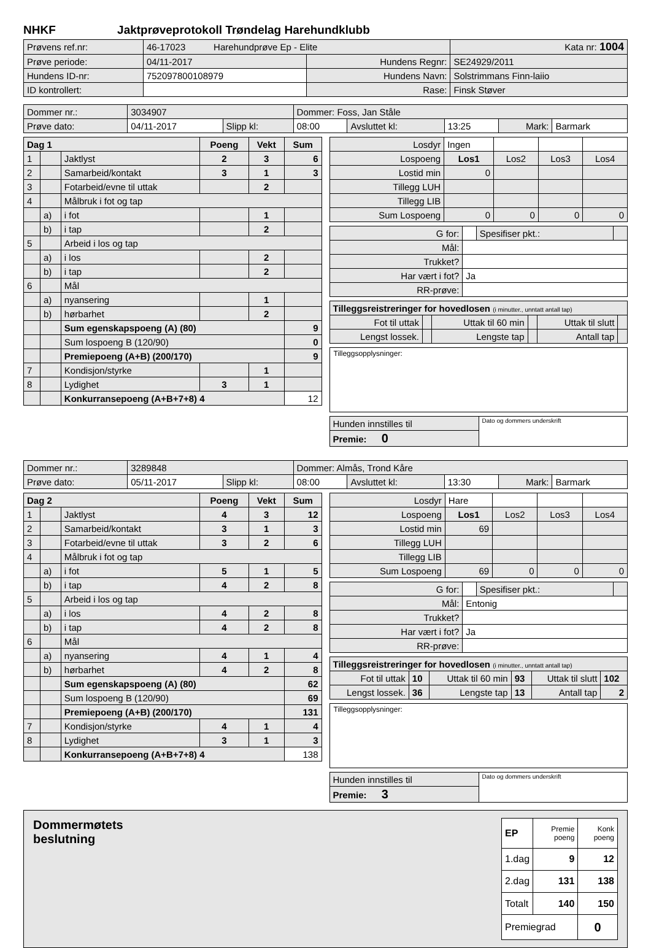NHKF Jaktprøveprotokoll Trøndelag Harehundklubb
| Prøvens ref.nr: | 46-17023 Harehundprøve Ep - Elite | | Kata nr: 1004 |
| Prøve periode: | 04/11-2017 | Hundens Regnr: | SE24929/2011 |
| Hundens ID-nr: | 752097800108979 | Hundens Navn: | Solstrimmans Finn-laiio |
| ID kontrollert: | | Rase: | Finsk Støver |
| Dommer nr.: | 3034907 | | Dommer: Foss, Jan Ståle | | | | |
| Prøve dato: | 04/11-2017 | Slipp kl: | 08:00 | Avsluttet kl: | 13:25 | Mark: | Barmark |
| Dag 1 | | | Poeng | Vekt | Sum |
| --- | --- | --- | --- | --- | --- |
| 1 | | Jaktlyst | 2 | 3 | 6 |
| 2 | | Samarbeid/kontakt | 3 | 1 | 3 |
| 3 | | Fotarbeid/evne til uttak | | 2 | |
| 4 | | Målbruk i fot og tap | | | |
| | a) | i fot | | 1 | |
| | b) | i tap | | 2 | |
| 5 | | Arbeid i los og tap | | | |
| | a) | i los | | 2 | |
| | b) | i tap | | 2 | |
| 6 | | Mål | | | |
| | a) | nyansering | | 1 | |
| | b) | hørbarhet | | 2 | |
| | | Sum egenskapspoeng (A) (80) | | | 9 |
| | | Sum lospoeng B (120/90) | | | 0 |
| | | Premiepoeng (A+B) (200/170) | | | 9 |
| 7 | | Kondisjon/styrke | | 1 | |
| 8 | | Lydighet | 3 | 1 | |
| | | Konkurransepoeng (A+B+7+8) 4 | | | 12 |
| Losdyr | Ingen | | | |
| Lospoeng | Los1 | Los2 | Los3 | Los4 |
| Lostid min | 0 | | | |
| Tillegg LUH | | | | |
| Tillegg LIB | | | | |
| Sum Lospoeng | 0 | 0 | 0 | 0 |
| G for: | | Spesifiser pkt.: | |
| Mål: | | | |
| Trukket? | | | |
| Har vært i fot? | Ja | | |
| RR-prøve: | | | |
| Tilleggsreistreringer for hovedlosen (i minutter., unntatt antall tap) | | | | | |
| Fot til uttak | | Uttak til 60 min | | Uttak til slutt | |
| Lengst lossek. | | Lengste tap | | Antall tap | |
Tilleggsopplysninger:
| Hunden innstilles til | Dato og dommers underskrift |
| Premie: 0 | |
| Dommer nr.: | 3289848 | | Dommer: Almås, Trond Kåre | | | | |
| Prøve dato: | 05/11-2017 | Slipp kl: | 08:00 | Avsluttet kl: | 13:30 | Mark: | Barmark |
| Dag 2 | | | Poeng | Vekt | Sum |
| --- | --- | --- | --- | --- | --- |
| 1 | | Jaktlyst | 4 | 3 | 12 |
| 2 | | Samarbeid/kontakt | 3 | 1 | 3 |
| 3 | | Fotarbeid/evne til uttak | 3 | 2 | 6 |
| 4 | | Målbruk i fot og tap | | | |
| | a) | i fot | 5 | 1 | 5 |
| | b) | i tap | 4 | 2 | 8 |
| 5 | | Arbeid i los og tap | | | |
| | a) | i los | 4 | 2 | 8 |
| | b) | i tap | 4 | 2 | 8 |
| 6 | | Mål | | | |
| | a) | nyansering | 4 | 1 | 4 |
| | b) | hørbarhet | 4 | 2 | 8 |
| | | Sum egenskapspoeng (A) (80) | | | 62 |
| | | Sum lospoeng B (120/90) | | | 69 |
| | | Premiepoeng (A+B) (200/170) | | | 131 |
| 7 | | Kondisjon/styrke | 4 | 1 | 4 |
| 8 | | Lydighet | 3 | 1 | 3 |
| | | Konkurransepoeng (A+B+7+8) 4 | | | 138 |
| Losdyr | Hare | | | |
| Lospoeng | Los1 | Los2 | Los3 | Los4 |
| Lostid min | 69 | | | |
| Tillegg LUH | | | | |
| Tillegg LIB | | | | |
| Sum Lospoeng | 69 | 0 | 0 | 0 |
| G for: | | Spesifiser pkt.: | |
| Mål: | Entonig | | |
| Trukket? | | | |
| Har vært i fot? | Ja | | |
| RR-prøve: | | | |
| Tilleggsreistreringer for hovedlosen (i minutter., unntatt antall tap) | | | | | |
| Fot til uttak | 10 | Uttak til 60 min | 93 | Uttak til slutt | 102 |
| Lengst lossek. | 36 | Lengste tap | 13 | Antall tap | 2 |
Tilleggsopplysninger:
| Hunden innstilles til | Dato og dommers underskrift |
| Premie: 3 | |
Dommermøtets
beslutning
| EP | Premie poeng | Konk poeng |
| 1.dag | 9 | 12 |
| 2.dag | 131 | 138 |
| Totalt | 140 | 150 |
| Premiegrad | | 0 |